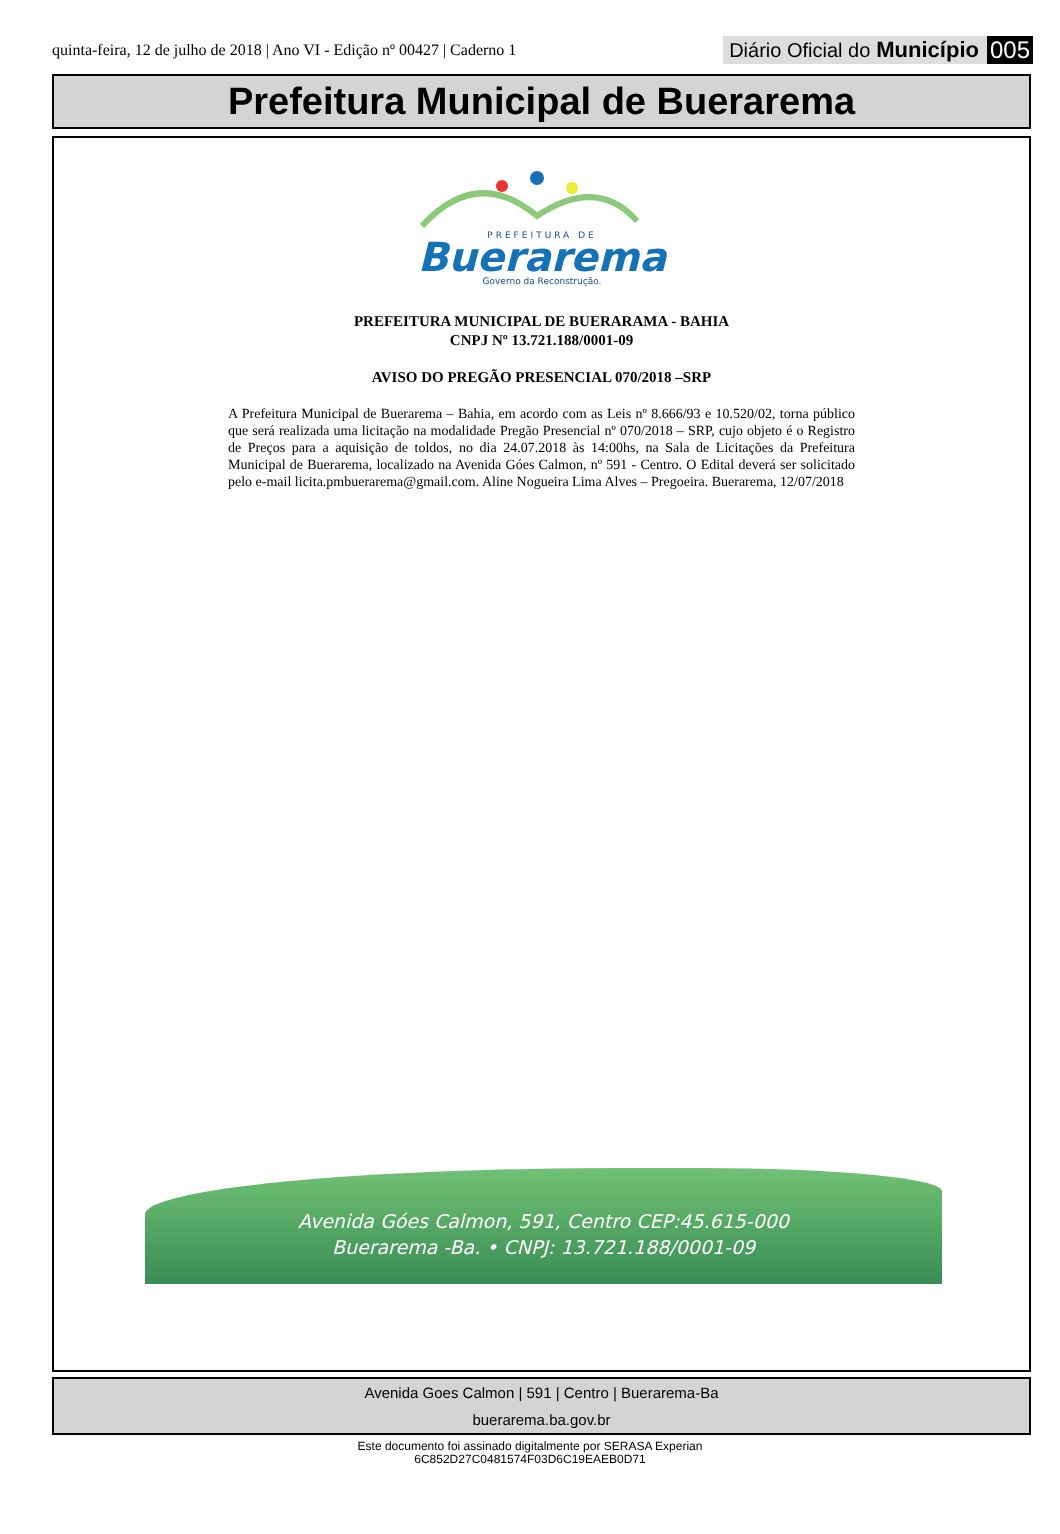quinta-feira, 12 de julho de 2018 | Ano VI - Edição nº 00427 | Caderno 1
Diário Oficial do Município 005
Prefeitura Municipal de Buerarema
PREFEITURA DE
Buerarema
Governo da Reconstrução.
PREFEITURA MUNICIPAL DE BUERARAMA - BAHIA
CNPJ Nº 13.721.188/0001-09
AVISO DO PREGÃO PRESENCIAL 070/2018 –SRP
A Prefeitura Municipal de Buerarema – Bahia, em acordo com as Leis nº 8.666/93 e 10.520/02, torna público que será realizada uma licitação na modalidade Pregão Presencial nº 070/2018 – SRP, cujo objeto é o Registro de Preços para a aquisição de toldos, no dia 24.07.2018 às 14:00hs, na Sala de Licitações da Prefeitura Municipal de Buerarema, localizado na Avenida Góes Calmon, nº 591 - Centro. O Edital deverá ser solicitado pelo e-mail licita.pmbuerarema@gmail.com. Aline Nogueira Lima Alves – Pregoeira. Buerarema, 12/07/2018
Avenida Góes Calmon, 591, Centro CEP:45.615-000
Buerarema -Ba. • CNPJ: 13.721.188/0001-09
Avenida Goes Calmon | 591 | Centro | Buerarema-Ba
buerarema.ba.gov.br
Este documento foi assinado digitalmente por SERASA Experian
6C852D27C0481574F03D6C19EAEB0D71